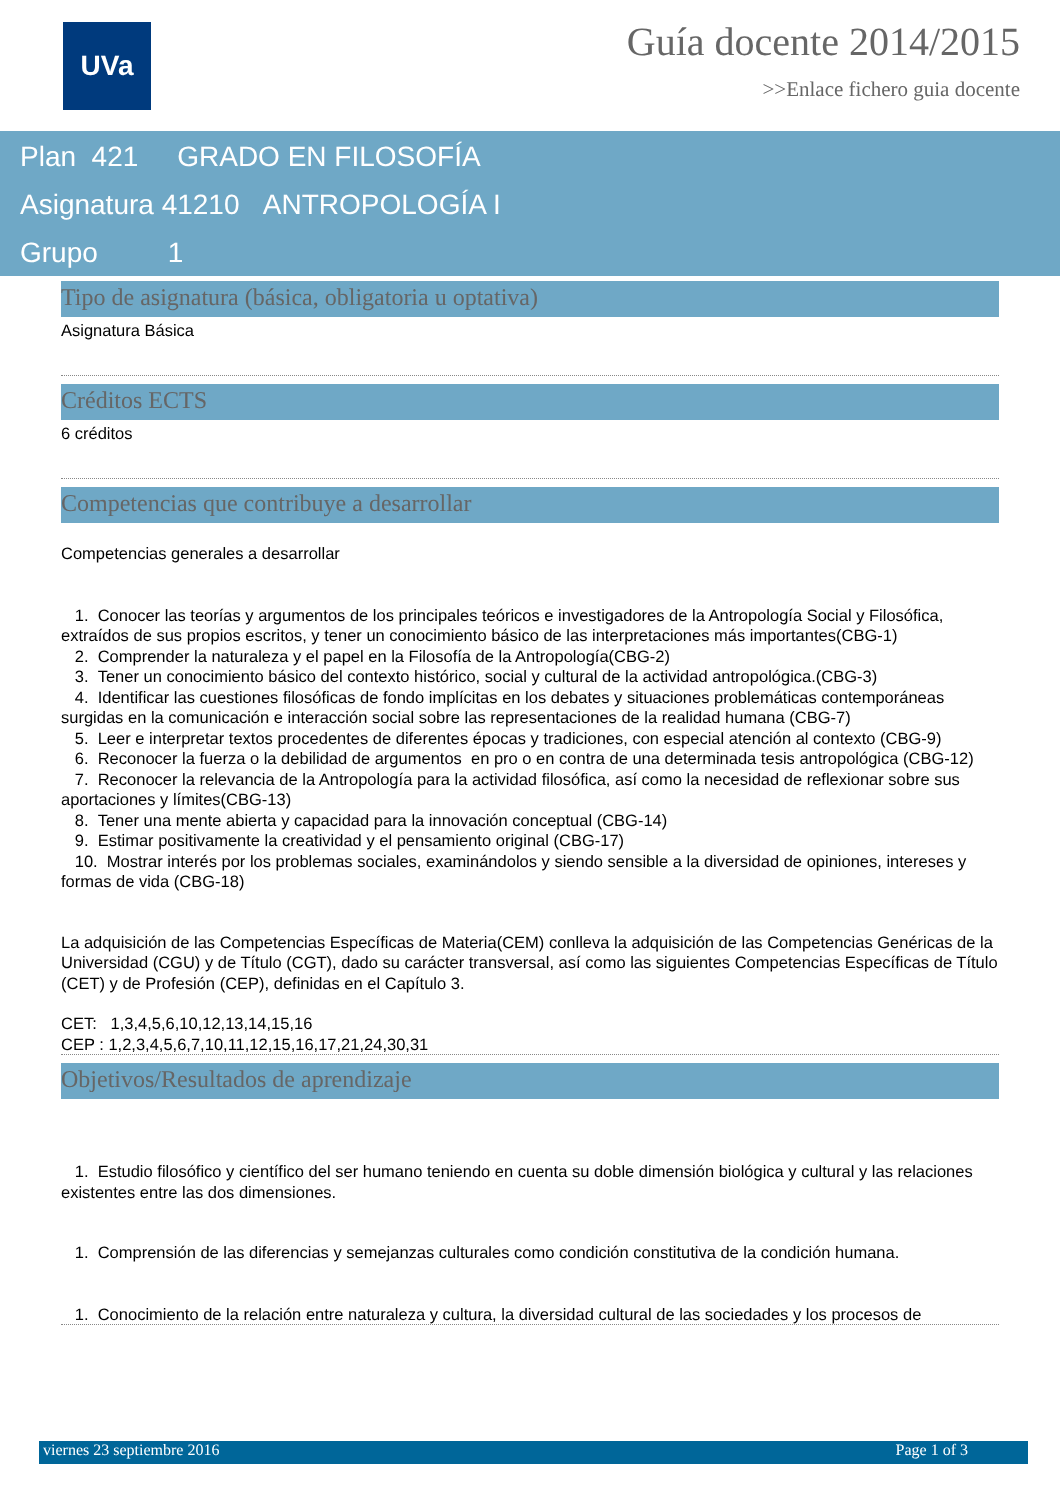UVa
Guía docente 2014/2015
>>Enlace fichero guia docente
Plan 421 GRADO EN FILOSOFÍA
Asignatura 41210 ANTROPOLOGÍA I
Grupo 1
Tipo de asignatura (básica, obligatoria u optativa)
Asignatura Básica
Créditos ECTS
6 créditos
Competencias que contribuye a desarrollar
Competencias generales a desarrollar
1. Conocer las teorías y argumentos de los principales teóricos e investigadores de la Antropología Social y Filosófica, extraídos de sus propios escritos, y tener un conocimiento básico de las interpretaciones más importantes(CBG-1)
2. Comprender la naturaleza y el papel en la Filosofía de la Antropología(CBG-2)
3. Tener un conocimiento básico del contexto histórico, social y cultural de la actividad antropológica.(CBG-3)
4. Identificar las cuestiones filosóficas de fondo implícitas en los debates y situaciones problemáticas contemporáneas surgidas en la comunicación e interacción social sobre las representaciones de la realidad humana (CBG-7)
5. Leer e interpretar textos procedentes de diferentes épocas y tradiciones, con especial atención al contexto (CBG-9)
6. Reconocer la fuerza o la debilidad de argumentos en pro o en contra de una determinada tesis antropológica (CBG-12)
7. Reconocer la relevancia de la Antropología para la actividad filosófica, así como la necesidad de reflexionar sobre sus aportaciones y límites(CBG-13)
8. Tener una mente abierta y capacidad para la innovación conceptual (CBG-14)
9. Estimar positivamente la creatividad y el pensamiento original (CBG-17)
10. Mostrar interés por los problemas sociales, examinándolos y siendo sensible a la diversidad de opiniones, intereses y formas de vida (CBG-18)
La adquisición de las Competencias Específicas de Materia(CEM) conlleva la adquisición de las Competencias Genéricas de la Universidad (CGU) y de Título (CGT), dado su carácter transversal, así como las siguientes Competencias Específicas de Título (CET) y de Profesión (CEP), definidas en el Capítulo 3.
CET: 1,3,4,5,6,10,12,13,14,15,16
CEP : 1,2,3,4,5,6,7,10,11,12,15,16,17,21,24,30,31
Objetivos/Resultados de aprendizaje
1. Estudio filosófico y científico del ser humano teniendo en cuenta su doble dimensión biológica y cultural y las relaciones existentes entre las dos dimensiones.
1. Comprensión de las diferencias y semejanzas culturales como condición constitutiva de la condición humana.
1. Conocimiento de la relación entre naturaleza y cultura, la diversidad cultural de las sociedades y los procesos de
viernes 23 septiembre 2016 Page 1 of 3